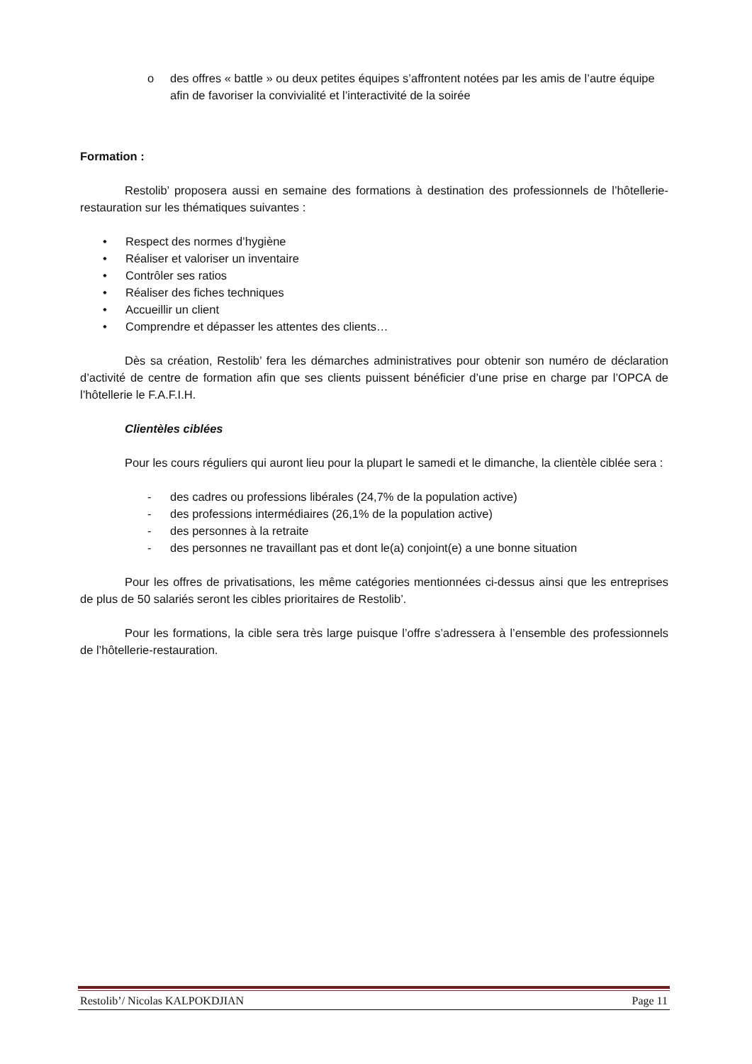o des offres « battle » ou deux petites équipes s’affrontent notées par les amis de l’autre équipe afin de favoriser la convivialité et l’interactivité de la soirée
Formation :
Restolib’ proposera aussi en semaine des formations à destination des professionnels de l’hôtellerie-restauration sur les thématiques suivantes :
• Respect des normes d’hygiène
• Réaliser et valoriser un inventaire
• Contrôler ses ratios
• Réaliser des fiches techniques
• Accueillir un client
• Comprendre et dépasser les attentes des clients…
Dès sa création, Restolib’ fera les démarches administratives pour obtenir son numéro de déclaration d’activité de centre de formation afin que ses clients puissent bénéficier d’une prise en charge par l’OPCA de l’hôtellerie le F.A.F.I.H.
Clientèles ciblées
Pour les cours réguliers qui auront lieu pour la plupart le samedi et le dimanche, la clientèle ciblée sera :
- des cadres ou professions libérales (24,7% de la population active)
- des professions intermédiaires (26,1% de la population active)
- des personnes à la retraite
- des personnes ne travaillant pas et dont le(a) conjoint(e) a une bonne situation
Pour les offres de privatisations, les même catégories mentionnées ci-dessus ainsi que les entreprises de plus de 50 salariés seront les cibles prioritaires de Restolib’.
Pour les formations, la cible sera très large puisque l’offre s’adressera à l’ensemble des professionnels de l’hôtellerie-restauration.
Restolib’/ Nicolas KALPOKDJIAN Page 11